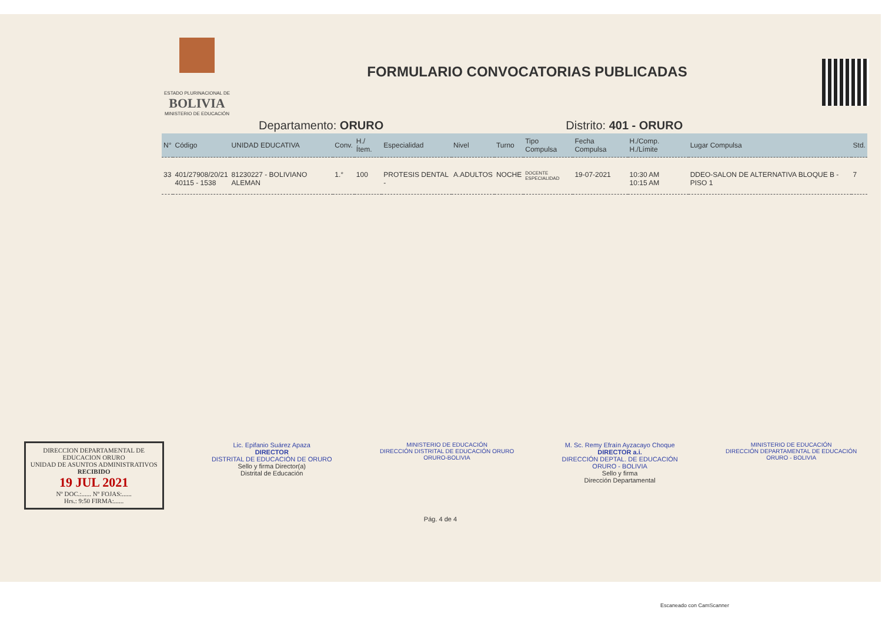ESTADO PLURINACIONAL DE
BOLIVIA
MINISTERIO DE EDUCACIÓN
FORMULARIO CONVOCATORIAS PUBLICADAS
Departamento: ORURO Distrito: 401 - ORURO
| N° | Código | UNIDAD EDUCATIVA | Conv. | H./Ítem. | Especialidad | Nivel | Turno | Tipo Compulsa | Fecha Compulsa | H./Comp. H./Límite | Lugar Compulsa | Std. |
| --- | --- | --- | --- | --- | --- | --- | --- | --- | --- | --- | --- | --- |
| 33 | 401/27908/20/21 40115 - 1538 | 81230227 - BOLIVIANO ALEMAN | 1.° | 100 | PROTESIS DENTAL - | A.ADULTOS | NOCHE | DOCENTE ESPECIALIDAD | 19-07-2021 | 10:30 AM 10:15 AM | DDEO-SALON DE ALTERNATIVA BLOQUE B -PISO 1 | 7 |
DIRECCION DEPARTAMENTAL DE EDUCACION ORURO
UNIDAD DE ASUNTOS ADMINISTRATIVOS
RECIBIDO
19 JUL 2021
Nº DOC.:...... Nº FOJAS:......
Hrs.: 9:50 FIRMA:......
Lic. Epifanio Suárez Apaza
DIRECTOR
DISTRITAL DE EDUCACIÓN DE ORURO
Sello y firma Director(a)
Distrital de Educación
MINISTERIO DE EDUCACIÓN
DIRECCIÓN DISTRITAL DE EDUCACIÓN ORURO
ORURO-BOLIVIA
M. Sc. Remy Efraín Ayzacayo Choque
DIRECTOR a.i.
DIRECCIÓN DEPTAL. DE EDUCACIÓN
ORURO - BOLIVIA
Sello y firma
Dirección Departamental
MINISTERIO DE EDUCACIÓN
DIRECCIÓN DEPARTAMENTAL DE EDUCACIÓN
ORURO - BOLIVIA
Pág. 4 de 4
Escaneado con CamScanner